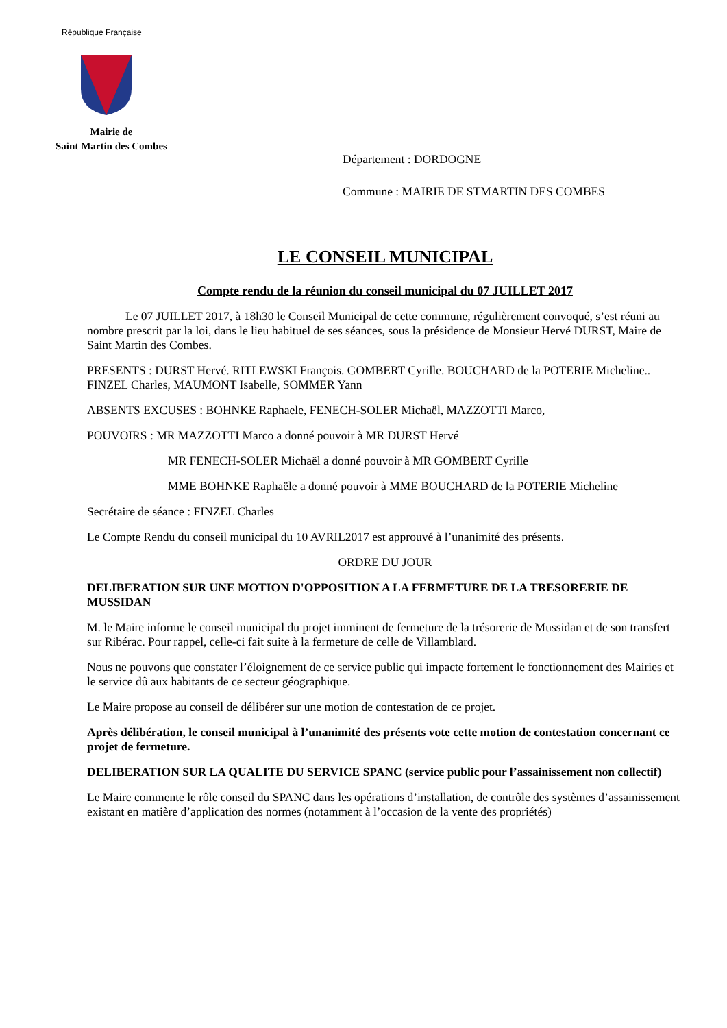République Française
Mairie de
Saint Martin des Combes
Département : DORDOGNE
Commune : MAIRIE DE STMARTIN DES COMBES
LE CONSEIL MUNICIPAL
Compte rendu de la réunion du conseil municipal du 07 JUILLET 2017
Le 07 JUILLET 2017, à 18h30 le Conseil Municipal de cette commune, régulièrement convoqué, s’est réuni au nombre prescrit par la loi, dans le lieu habituel de ses séances, sous la présidence de Monsieur Hervé DURST, Maire de Saint Martin des Combes.
PRESENTS : DURST Hervé. RITLEWSKI François. GOMBERT Cyrille. BOUCHARD de la POTERIE Micheline.. FINZEL Charles, MAUMONT Isabelle, SOMMER Yann
ABSENTS EXCUSES : BOHNKE Raphaele, FENECH-SOLER Michaël, MAZZOTTI Marco,
POUVOIRS : MR MAZZOTTI Marco a donné pouvoir à MR DURST Hervé
MR FENECH-SOLER Michaël a donné pouvoir à MR GOMBERT Cyrille
MME BOHNKE Raphaële a donné pouvoir à MME BOUCHARD de la POTERIE Micheline
Secrétaire de séance : FINZEL Charles
Le Compte Rendu du conseil municipal du 10 AVRIL2017 est approuvé à l’unanimité des présents.
ORDRE DU JOUR
DELIBERATION SUR UNE MOTION D'OPPOSITION A LA FERMETURE DE LA TRESORERIE DE MUSSIDAN
M. le Maire informe le conseil municipal du projet imminent de fermeture de la trésorerie de Mussidan et de son transfert sur Ribérac. Pour rappel, celle-ci fait suite à la fermeture de celle de Villamblard.
Nous ne pouvons que constater l’éloignement de ce service public qui impacte fortement le fonctionnement des Mairies et le service dû aux habitants de ce secteur géographique.
Le Maire propose au conseil de délibérer sur une motion de contestation de ce projet.
Après délibération, le conseil municipal à l’unanimité des présents vote cette motion de contestation concernant ce projet de fermeture.
DELIBERATION SUR LA QUALITE DU SERVICE SPANC (service public pour l’assainissement non collectif)
Le Maire commente le rôle conseil du SPANC dans les opérations d’installation, de contrôle des systèmes d’assainissement existant en matière d’application des normes (notamment à l’occasion de la vente des propriétés)